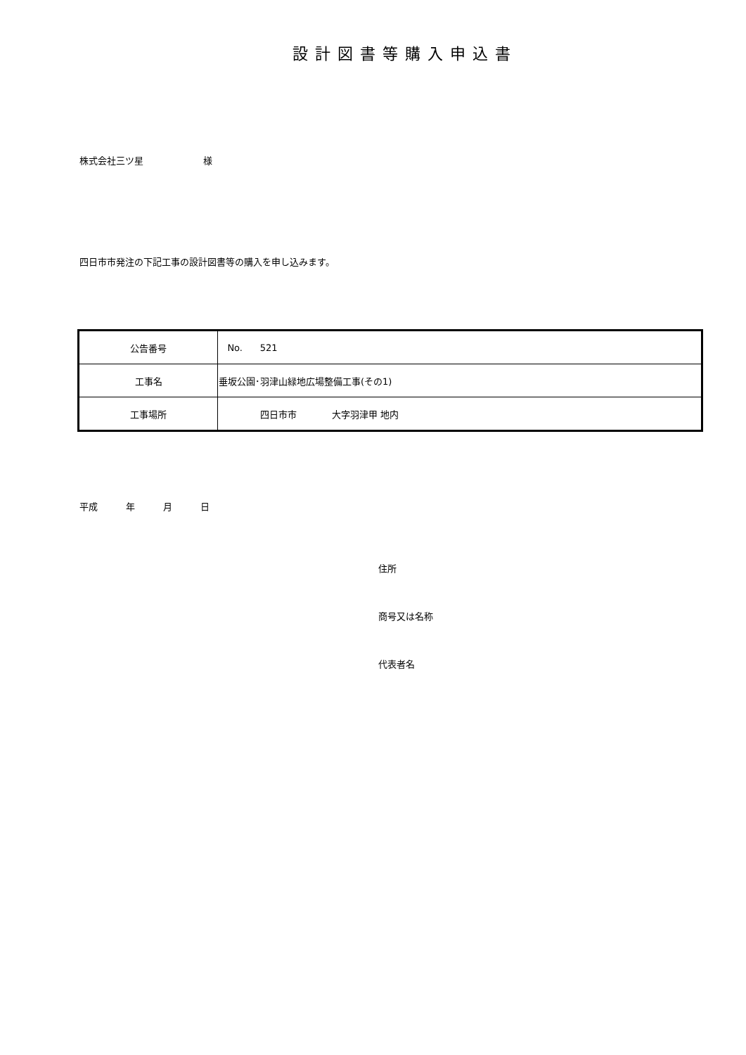設計図書等購入申込書
株式会社三ツ星 様
四日市市発注の下記工事の設計図書等の購入を申し込みます。
| 公告番号 | No. 521 |
| 工事名 | 垂坂公園･羽津山緑地広場整備工事(その1) |
| 工事場所 | 四日市市 大字羽津甲 地内 |
平成 年 月 日
住所
商号又は名称
代表者名